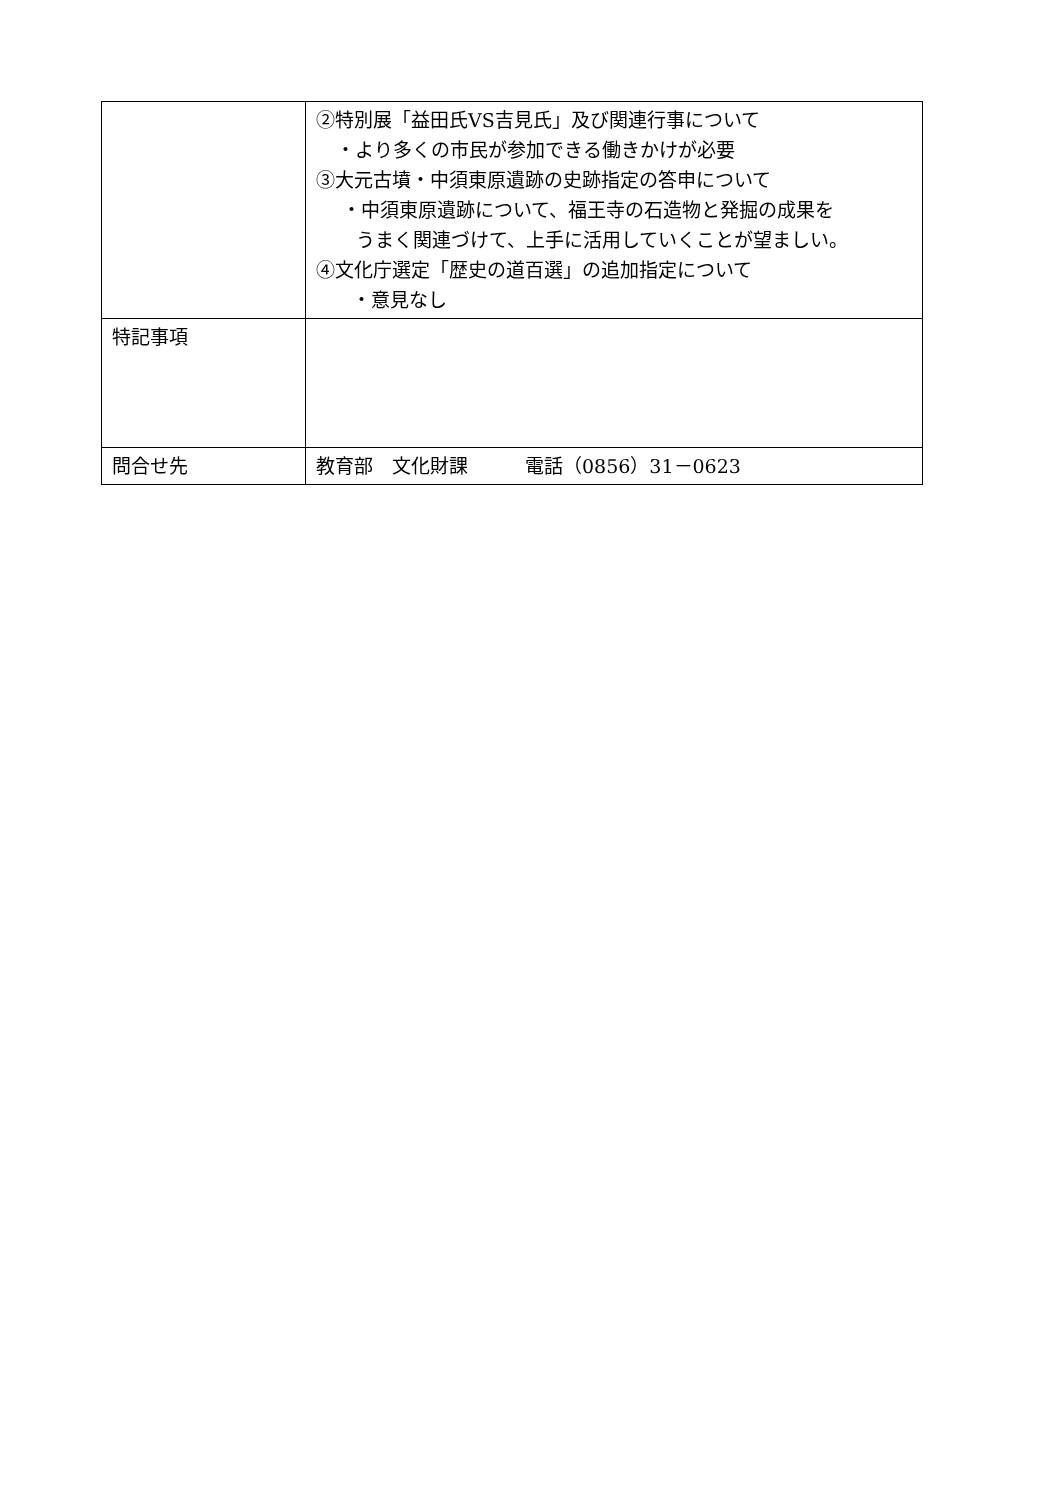| | ②特別展「益田氏VS吉見氏」及び関連行事について ・より多くの市民が参加できる働きかけが必要 ③大元古墳・中須東原遺跡の史跡指定の答申について ・中須東原遺跡について、福王寺の石造物と発掘の成果を うまく関連づけて、上手に活用していくことが望ましい。 ④文化庁選定「歴史の道百選」の追加指定について ・意見なし |
| 特記事項 | |
| 問合せ先 | 教育部 文化財課 電話（0856）31－0623 |